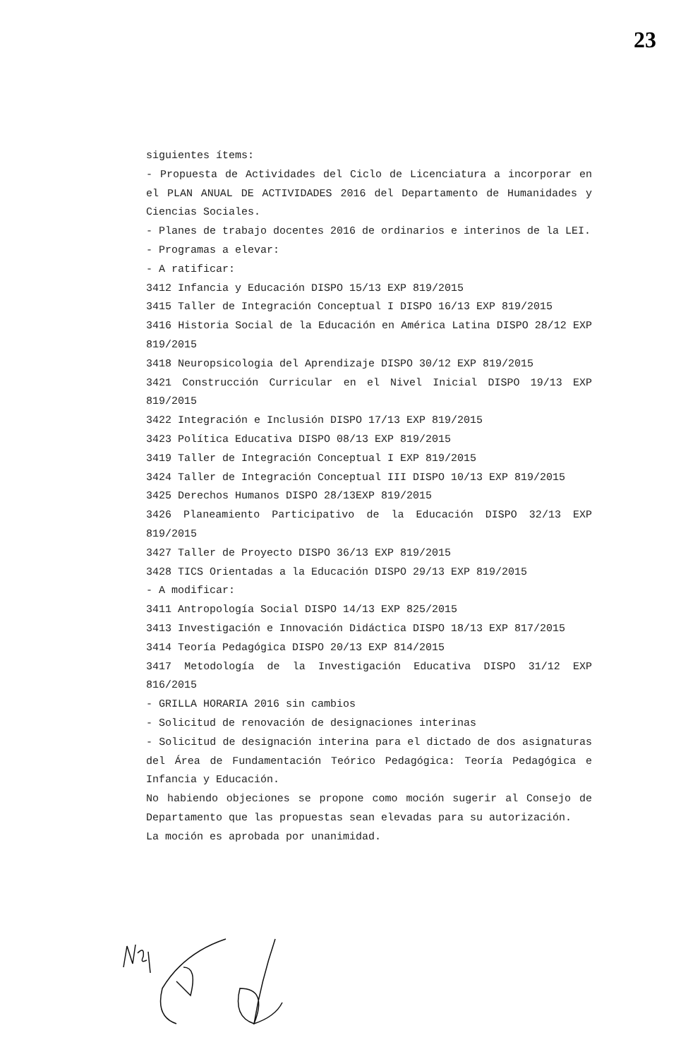23
siguientes ítems:
- Propuesta de Actividades del Ciclo de Licenciatura a incorporar en el PLAN ANUAL DE ACTIVIDADES 2016 del Departamento de Humanidades y Ciencias Sociales.
- Planes de trabajo docentes 2016 de ordinarios e interinos de la LEI.
- Programas a elevar:
- A ratificar:
3412 Infancia y Educación DISPO 15/13 EXP 819/2015
3415 Taller de Integración Conceptual I DISPO 16/13 EXP 819/2015
3416 Historia Social de la Educación en América Latina DISPO 28/12 EXP 819/2015
3418 Neuropsicologia del Aprendizaje DISPO 30/12 EXP 819/2015
3421 Construcción Curricular en el Nivel Inicial DISPO 19/13 EXP 819/2015
3422 Integración e Inclusión DISPO 17/13 EXP 819/2015
3423 Política Educativa DISPO 08/13 EXP 819/2015
3419 Taller de Integración Conceptual I EXP 819/2015
3424 Taller de Integración Conceptual III DISPO 10/13 EXP 819/2015
3425 Derechos Humanos DISPO 28/13EXP 819/2015
3426 Planeamiento Participativo de la Educación DISPO 32/13 EXP 819/2015
3427 Taller de Proyecto DISPO 36/13 EXP 819/2015
3428 TICS Orientadas a la Educación DISPO 29/13 EXP 819/2015
- A modificar:
3411 Antropología Social DISPO 14/13 EXP 825/2015
3413 Investigación e Innovación Didáctica DISPO 18/13 EXP 817/2015
3414 Teoría Pedagógica DISPO 20/13 EXP 814/2015
3417 Metodología de la Investigación Educativa DISPO 31/12 EXP 816/2015
- GRILLA HORARIA 2016 sin cambios
- Solicitud de renovación de designaciones interinas
- Solicitud de designación interina para el dictado de dos asignaturas del Área de Fundamentación Teórico Pedagógica: Teoría Pedagógica e Infancia y Educación.
No habiendo objeciones se propone como moción sugerir al Consejo de Departamento que las propuestas sean elevadas para su autorización.
La moción es aprobada por unanimidad.